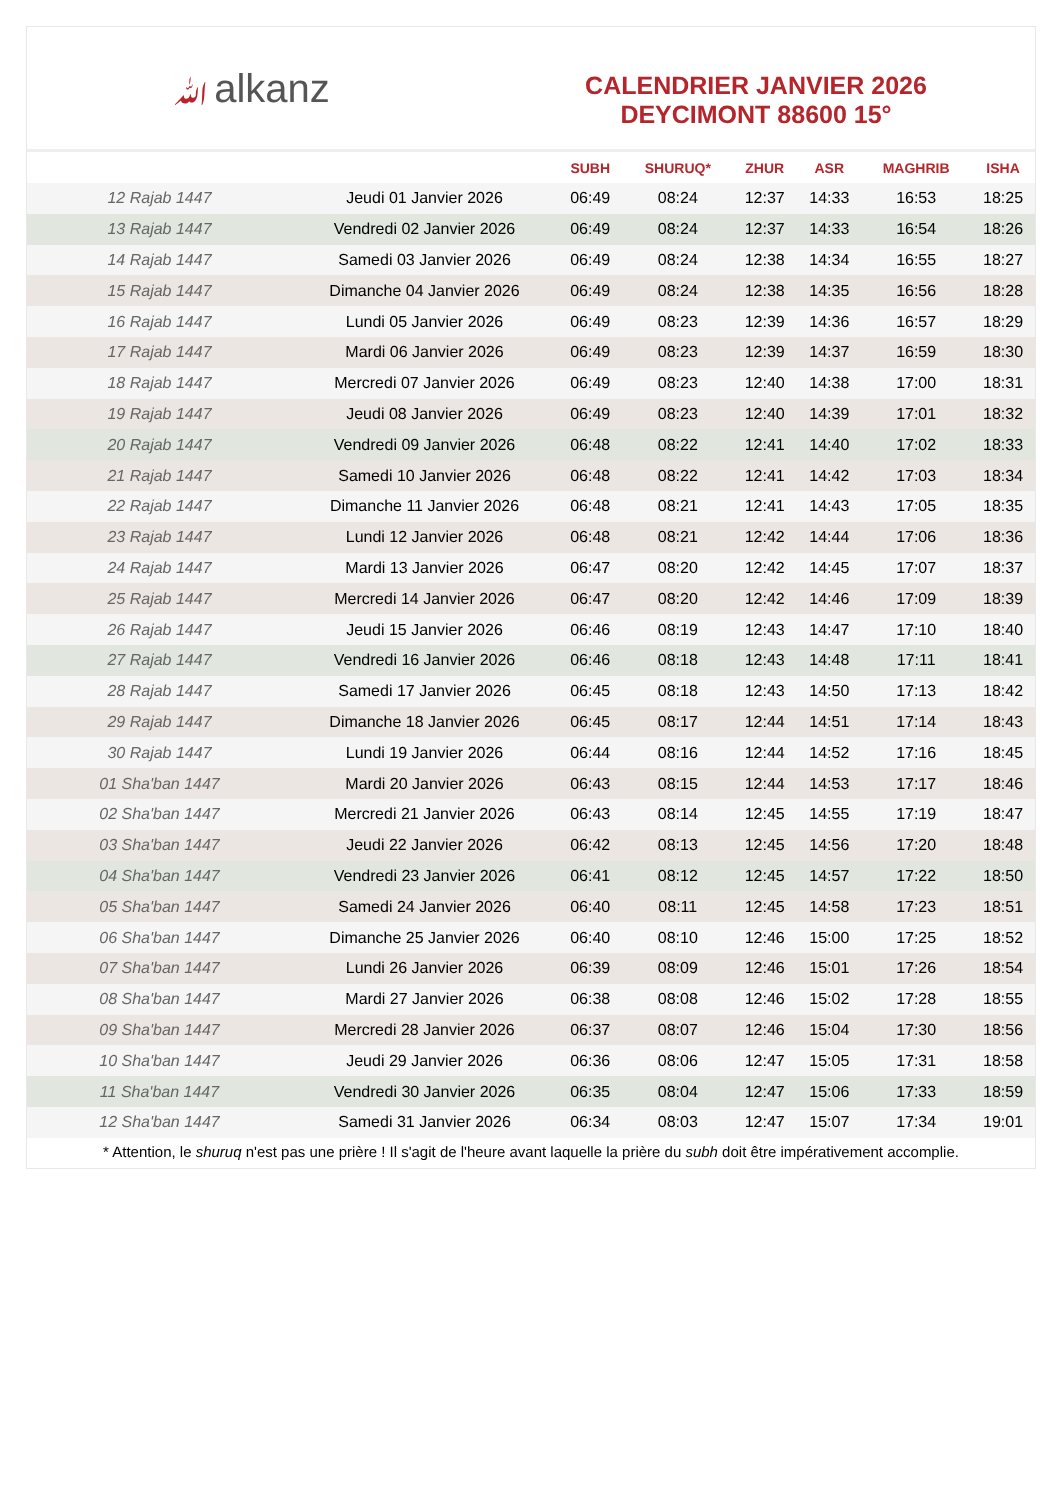ﷲalkanz
CALENDRIER JANVIER 2026
DEYCIMONT 88600 15°
| | | SUBH | SHURUQ* | ZHUR | ASR | MAGHRIB | ISHA |
| --- | --- | --- | --- | --- | --- | --- | --- |
| 12 Rajab 1447 | Jeudi 01 Janvier 2026 | 06:49 | 08:24 | 12:37 | 14:33 | 16:53 | 18:25 |
| 13 Rajab 1447 | Vendredi 02 Janvier 2026 | 06:49 | 08:24 | 12:37 | 14:33 | 16:54 | 18:26 |
| 14 Rajab 1447 | Samedi 03 Janvier 2026 | 06:49 | 08:24 | 12:38 | 14:34 | 16:55 | 18:27 |
| 15 Rajab 1447 | Dimanche 04 Janvier 2026 | 06:49 | 08:24 | 12:38 | 14:35 | 16:56 | 18:28 |
| 16 Rajab 1447 | Lundi 05 Janvier 2026 | 06:49 | 08:23 | 12:39 | 14:36 | 16:57 | 18:29 |
| 17 Rajab 1447 | Mardi 06 Janvier 2026 | 06:49 | 08:23 | 12:39 | 14:37 | 16:59 | 18:30 |
| 18 Rajab 1447 | Mercredi 07 Janvier 2026 | 06:49 | 08:23 | 12:40 | 14:38 | 17:00 | 18:31 |
| 19 Rajab 1447 | Jeudi 08 Janvier 2026 | 06:49 | 08:23 | 12:40 | 14:39 | 17:01 | 18:32 |
| 20 Rajab 1447 | Vendredi 09 Janvier 2026 | 06:48 | 08:22 | 12:41 | 14:40 | 17:02 | 18:33 |
| 21 Rajab 1447 | Samedi 10 Janvier 2026 | 06:48 | 08:22 | 12:41 | 14:42 | 17:03 | 18:34 |
| 22 Rajab 1447 | Dimanche 11 Janvier 2026 | 06:48 | 08:21 | 12:41 | 14:43 | 17:05 | 18:35 |
| 23 Rajab 1447 | Lundi 12 Janvier 2026 | 06:48 | 08:21 | 12:42 | 14:44 | 17:06 | 18:36 |
| 24 Rajab 1447 | Mardi 13 Janvier 2026 | 06:47 | 08:20 | 12:42 | 14:45 | 17:07 | 18:37 |
| 25 Rajab 1447 | Mercredi 14 Janvier 2026 | 06:47 | 08:20 | 12:42 | 14:46 | 17:09 | 18:39 |
| 26 Rajab 1447 | Jeudi 15 Janvier 2026 | 06:46 | 08:19 | 12:43 | 14:47 | 17:10 | 18:40 |
| 27 Rajab 1447 | Vendredi 16 Janvier 2026 | 06:46 | 08:18 | 12:43 | 14:48 | 17:11 | 18:41 |
| 28 Rajab 1447 | Samedi 17 Janvier 2026 | 06:45 | 08:18 | 12:43 | 14:50 | 17:13 | 18:42 |
| 29 Rajab 1447 | Dimanche 18 Janvier 2026 | 06:45 | 08:17 | 12:44 | 14:51 | 17:14 | 18:43 |
| 30 Rajab 1447 | Lundi 19 Janvier 2026 | 06:44 | 08:16 | 12:44 | 14:52 | 17:16 | 18:45 |
| 01 Sha'ban 1447 | Mardi 20 Janvier 2026 | 06:43 | 08:15 | 12:44 | 14:53 | 17:17 | 18:46 |
| 02 Sha'ban 1447 | Mercredi 21 Janvier 2026 | 06:43 | 08:14 | 12:45 | 14:55 | 17:19 | 18:47 |
| 03 Sha'ban 1447 | Jeudi 22 Janvier 2026 | 06:42 | 08:13 | 12:45 | 14:56 | 17:20 | 18:48 |
| 04 Sha'ban 1447 | Vendredi 23 Janvier 2026 | 06:41 | 08:12 | 12:45 | 14:57 | 17:22 | 18:50 |
| 05 Sha'ban 1447 | Samedi 24 Janvier 2026 | 06:40 | 08:11 | 12:45 | 14:58 | 17:23 | 18:51 |
| 06 Sha'ban 1447 | Dimanche 25 Janvier 2026 | 06:40 | 08:10 | 12:46 | 15:00 | 17:25 | 18:52 |
| 07 Sha'ban 1447 | Lundi 26 Janvier 2026 | 06:39 | 08:09 | 12:46 | 15:01 | 17:26 | 18:54 |
| 08 Sha'ban 1447 | Mardi 27 Janvier 2026 | 06:38 | 08:08 | 12:46 | 15:02 | 17:28 | 18:55 |
| 09 Sha'ban 1447 | Mercredi 28 Janvier 2026 | 06:37 | 08:07 | 12:46 | 15:04 | 17:30 | 18:56 |
| 10 Sha'ban 1447 | Jeudi 29 Janvier 2026 | 06:36 | 08:06 | 12:47 | 15:05 | 17:31 | 18:58 |
| 11 Sha'ban 1447 | Vendredi 30 Janvier 2026 | 06:35 | 08:04 | 12:47 | 15:06 | 17:33 | 18:59 |
| 12 Sha'ban 1447 | Samedi 31 Janvier 2026 | 06:34 | 08:03 | 12:47 | 15:07 | 17:34 | 19:01 |
* Attention, le shuruq n'est pas une prière ! Il s'agit de l'heure avant laquelle la prière du subh doit être impérativement accomplie.